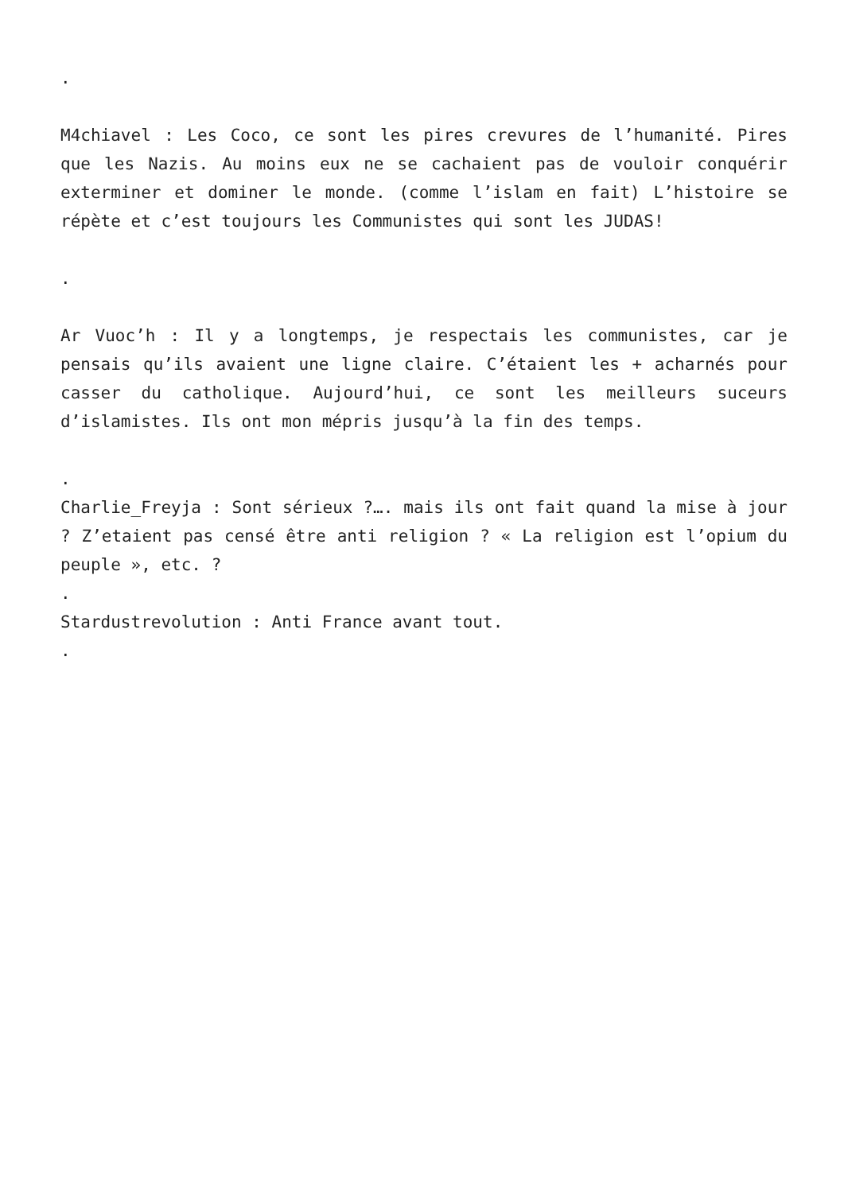.
M4chiavel : Les Coco, ce sont les pires crevures de l’humanité. Pires que les Nazis. Au moins eux ne se cachaient pas de vouloir conquérir exterminer et dominer le monde. (comme l’islam en fait) L’histoire se répète et c’est toujours les Communistes qui sont les JUDAS!
.
Ar Vuoc’h : Il y a longtemps, je respectais les communistes, car je pensais qu’ils avaient une ligne claire. C’étaient les + acharnés pour casser du catholique. Aujourd’hui, ce sont les meilleurs suceurs d’islamistes. Ils ont mon mépris jusqu’à la fin des temps.
.
Charlie_Freyja : Sont sérieux ?…. mais ils ont fait quand la mise à jour ? Z’etaient pas censé être anti religion ? « La religion est l’opium du peuple », etc. ?
.
Stardustrevolution : Anti France avant tout.
.